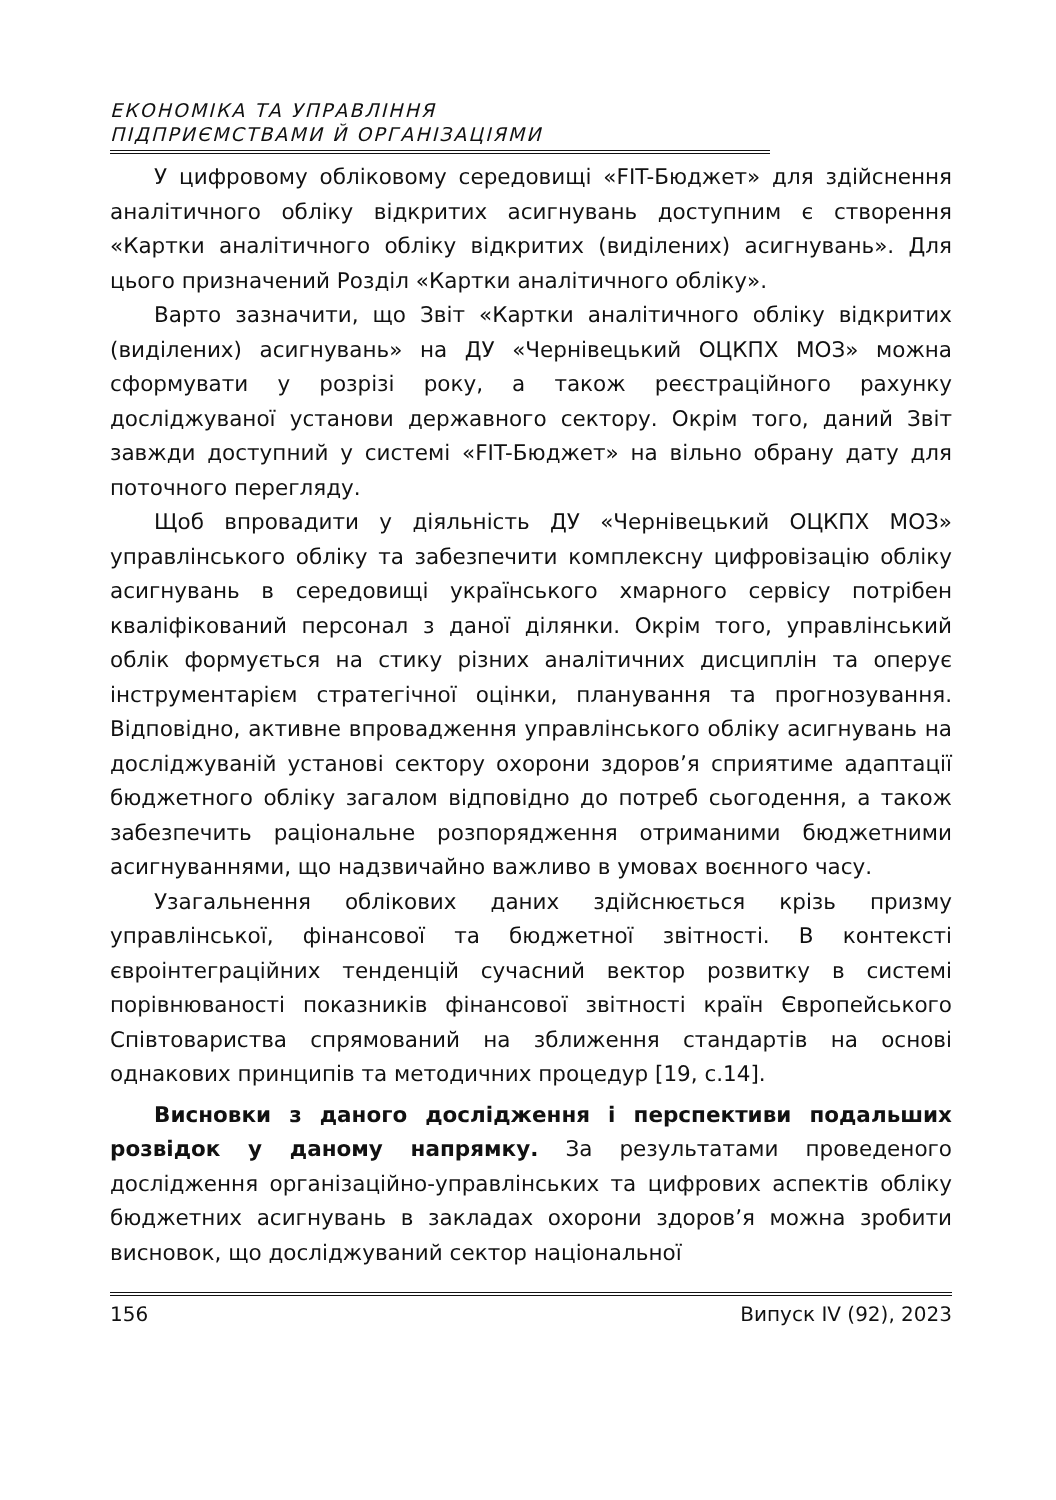ЕКОНОМІКА ТА УПРАВЛІННЯ
ПІДПРИЄМСТВАМИ Й ОРГАНІЗАЦІЯМИ
У цифровому обліковому середовищі «FIT-Бюджет» для здійснення аналітичного обліку відкритих асигнувань доступним є створення «Картки аналітичного обліку відкритих (виділених) асигнувань». Для цього призначений Розділ «Картки аналітичного обліку».
Варто зазначити, що Звіт «Картки аналітичного обліку відкритих (виділених) асигнувань» на ДУ «Чернівецький ОЦКПХ МОЗ» можна сформувати у розрізі року, а також реєстраційного рахунку досліджуваної установи державного сектору. Окрім того, даний Звіт завжди доступний у системі «FIT-Бюджет» на вільно обрану дату для поточного перегляду.
Щоб впровадити у діяльність ДУ «Чернівецький ОЦКПХ МОЗ» управлінського обліку та забезпечити комплексну цифровізацію обліку асигнувань в середовищі українського хмарного сервісу потрібен кваліфікований персонал з даної ділянки. Окрім того, управлінський облік формується на стику різних аналітичних дисциплін та оперує інструментарієм стратегічної оцінки, планування та прогнозування. Відповідно, активне впровадження управлінського обліку асигнувань на досліджуваній установі сектору охорони здоров’я сприятиме адаптації бюджетного обліку загалом відповідно до потреб сьогодення, а також забезпечить раціональне розпорядження отриманими бюджетними асигнуваннями, що надзвичайно важливо в умовах воєнного часу.
Узагальнення облікових даних здійснюється крізь призму управлінської, фінансової та бюджетної звітності. В контексті євроінтеграційних тенденцій сучасний вектор розвитку в системі порівнюваності показників фінансової звітності країн Європейського Співтовариства спрямований на зближення стандартів на основі однакових принципів та методичних процедур [19, с.14].
Висновки з даного дослідження і перспективи подальших розвідок у даному напрямку. За результатами проведеного дослідження організаційно-управлінських та цифрових аспектів обліку бюджетних асигнувань в закладах охорони здоров’я можна зробити висновок, що досліджуваний сектор національної
156 Випуск IV (92), 2023